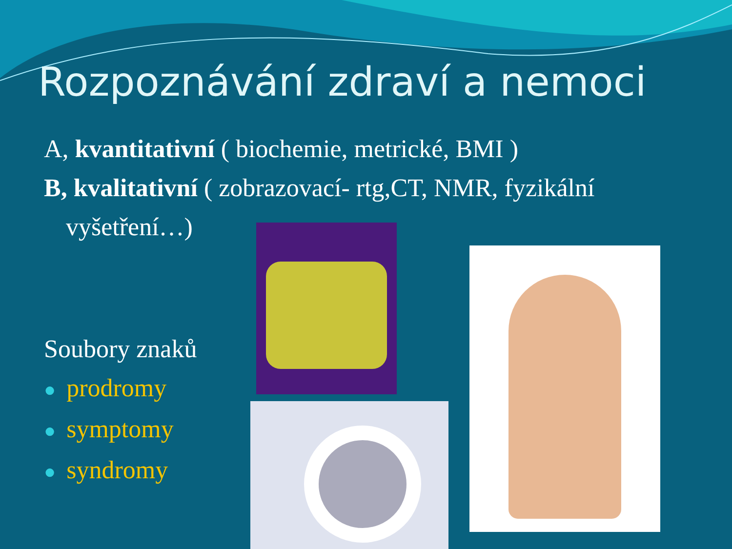Rozpoznávání zdraví a nemoci
A, kvantitativní ( biochemie, metrické, BMI )
B, kvalitativní ( zobrazovací- rtg,CT, NMR, fyzikální
vyšetření…)
Soubory znaků
● prodromy
● symptomy
● syndromy